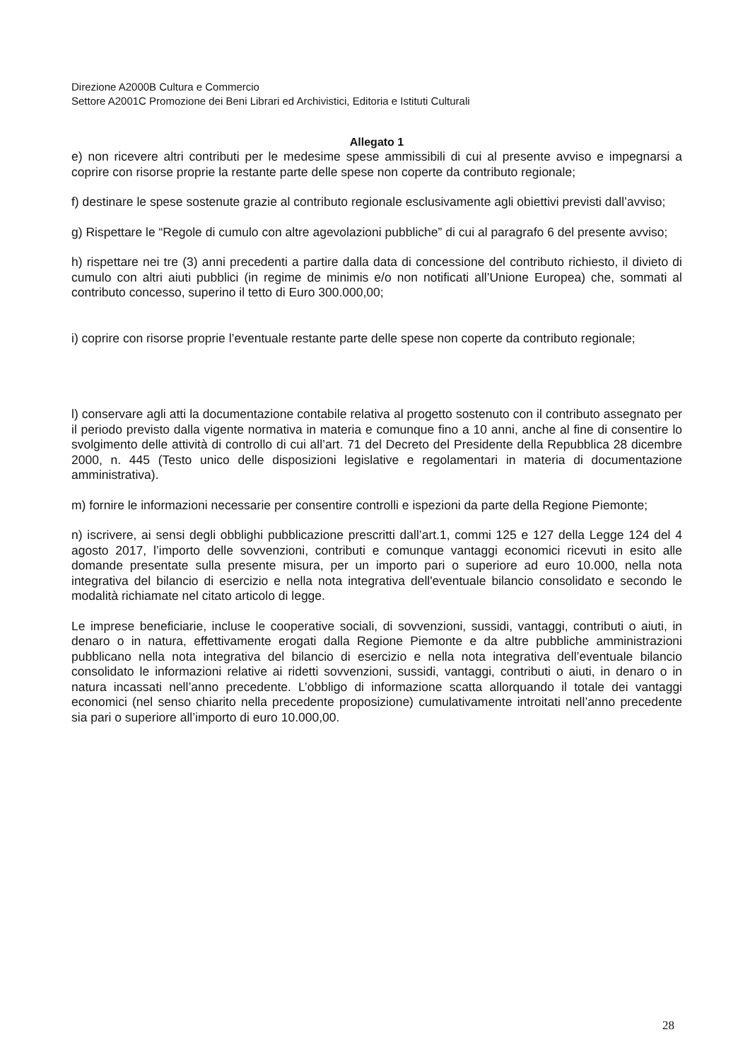Direzione A2000B Cultura e Commercio
Settore A2001C Promozione dei Beni Librari ed Archivistici, Editoria e Istituti Culturali
Allegato 1
e) non ricevere altri contributi per le medesime spese ammissibili di cui al presente avviso e impegnarsi a coprire con risorse proprie la restante parte delle spese non coperte da contributo regionale;
f) destinare le spese sostenute grazie al contributo regionale esclusivamente agli obiettivi previsti dall’avviso;
g) Rispettare le “Regole di cumulo con altre agevolazioni pubbliche” di cui al paragrafo 6 del presente avviso;
h) rispettare nei tre (3) anni precedenti a partire dalla data di concessione del contributo richiesto, il divieto di cumulo con altri aiuti pubblici (in regime de minimis e/o non notificati all’Unione Europea) che, sommati al contributo concesso, superino il tetto di Euro 300.000,00;
i) coprire con risorse proprie l’eventuale restante parte delle spese non coperte da contributo regionale;
l) conservare agli atti la documentazione contabile relativa al progetto sostenuto con il contributo assegnato per il periodo previsto dalla vigente normativa in materia e comunque fino a 10 anni, anche al fine di consentire lo svolgimento delle attività di controllo di cui all’art. 71 del Decreto del Presidente della Repubblica 28 dicembre 2000, n. 445 (Testo unico delle disposizioni legislative e regolamentari in materia di documentazione amministrativa).
m) fornire le informazioni necessarie per consentire controlli e ispezioni da parte della Regione Piemonte;
n) iscrivere, ai sensi degli obblighi pubblicazione prescritti dall’art.1, commi 125 e 127 della Legge 124 del 4 agosto 2017, l’importo delle sovvenzioni, contributi e comunque vantaggi economici ricevuti in esito alle domande presentate sulla presente misura, per un importo pari o superiore ad euro 10.000, nella nota integrativa del bilancio di esercizio e nella nota integrativa dell'eventuale bilancio consolidato e secondo le modalità richiamate nel citato articolo di legge.
Le imprese beneficiarie, incluse le cooperative sociali, di sovvenzioni, sussidi, vantaggi, contributi o aiuti, in denaro o in natura, effettivamente erogati dalla Regione Piemonte e da altre pubbliche amministrazioni pubblicano nella nota integrativa del bilancio di esercizio e nella nota integrativa dell’eventuale bilancio consolidato le informazioni relative ai ridetti sovvenzioni, sussidi, vantaggi, contributi o aiuti, in denaro o in natura incassati nell’anno precedente. L’obbligo di informazione scatta allorquando il totale dei vantaggi economici (nel senso chiarito nella precedente proposizione) cumulativamente introitati nell’anno precedente sia pari o superiore all’importo di euro 10.000,00.
28